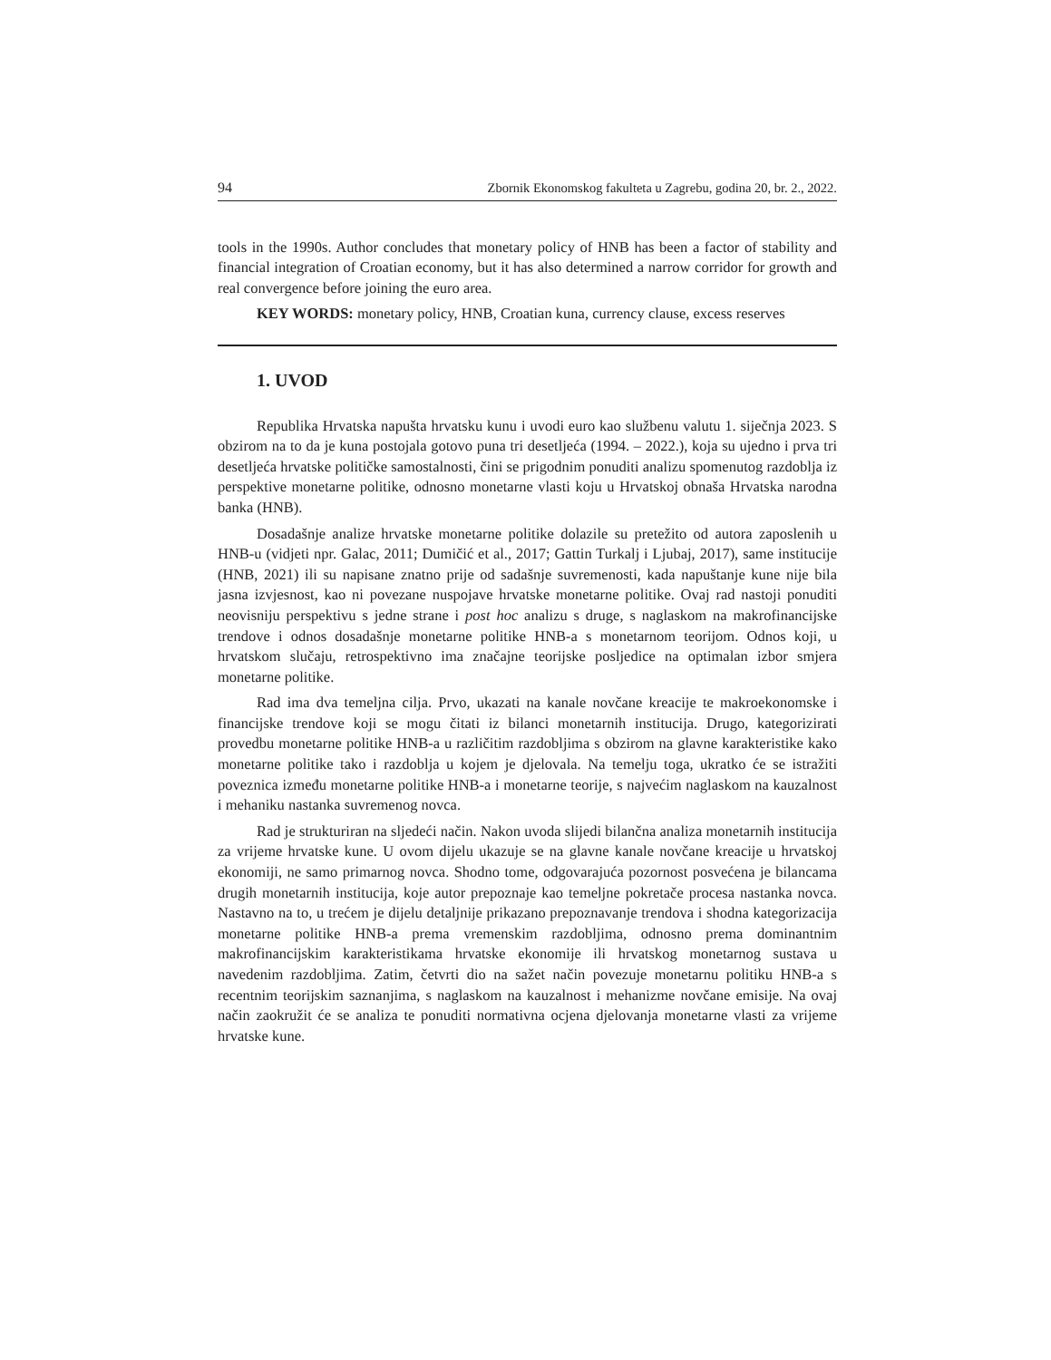94 Zbornik Ekonomskog fakulteta u Zagrebu, godina 20, br. 2., 2022.
tools in the 1990s. Author concludes that monetary policy of HNB has been a factor of stability and financial integration of Croatian economy, but it has also determined a narrow corridor for growth and real convergence before joining the euro area.
KEY WORDS: monetary policy, HNB, Croatian kuna, currency clause, excess reserves
1. UVOD
Republika Hrvatska napušta hrvatsku kunu i uvodi euro kao službenu valutu 1. siječnja 2023. S obzirom na to da je kuna postojala gotovo puna tri desetljeća (1994. – 2022.), koja su ujedno i prva tri desetljeća hrvatske političke samostalnosti, čini se prigodnim ponuditi analizu spomenutog razdoblja iz perspektive monetarne politike, odnosno monetarne vlasti koju u Hrvatskoj obnaša Hrvatska narodna banka (HNB).
Dosadašnje analize hrvatske monetarne politike dolazile su pretežito od autora zaposlenih u HNB-u (vidjeti npr. Galac, 2011; Dumičić et al., 2017; Gattin Turkalj i Ljubaj, 2017), same institucije (HNB, 2021) ili su napisane znatno prije od sadašnje suvremenosti, kada napuštanje kune nije bila jasna izvjesnost, kao ni povezane nuspojave hrvatske monetarne politike. Ovaj rad nastoji ponuditi neovisniju perspektivu s jedne strane i post hoc analizu s druge, s naglaskom na makrofinancijske trendove i odnos dosadašnje monetarne politike HNB-a s monetarnom teorijom. Odnos koji, u hrvatskom slučaju, retrospektivno ima značajne teorijske posljedice na optimalan izbor smjera monetarne politike.
Rad ima dva temeljna cilja. Prvo, ukazati na kanale novčane kreacije te makroekonomske i financijske trendove koji se mogu čitati iz bilanci monetarnih institucija. Drugo, kategorizirati provedbu monetarne politike HNB-a u različitim razdobljima s obzirom na glavne karakteristike kako monetarne politike tako i razdoblja u kojem je djelovala. Na temelju toga, ukratko će se istražiti poveznica između monetarne politike HNB-a i monetarne teorije, s najvećim naglaskom na kauzalnost i mehaniku nastanka suvremenog novca.
Rad je strukturiran na sljedeći način. Nakon uvoda slijedi bilančna analiza monetarnih institucija za vrijeme hrvatske kune. U ovom dijelu ukazuje se na glavne kanale novčane kreacije u hrvatskoj ekonomiji, ne samo primarnog novca. Shodno tome, odgovarajuća pozornost posvećena je bilancama drugih monetarnih institucija, koje autor prepoznaje kao temeljne pokretače procesa nastanka novca. Nastavno na to, u trećem je dijelu detaljnije prikazano prepoznavanje trendova i shodna kategorizacija monetarne politike HNB-a prema vremenskim razdobljima, odnosno prema dominantnim makrofinancijskim karakteristikama hrvatske ekonomije ili hrvatskog monetarnog sustava u navedenim razdobljima. Zatim, četvrti dio na sažet način povezuje monetarnu politiku HNB-a s recentnim teorijskim saznanjima, s naglaskom na kauzalnost i mehanizme novčane emisije. Na ovaj način zaokružit će se analiza te ponuditi normativna ocjena djelovanja monetarne vlasti za vrijeme hrvatske kune.